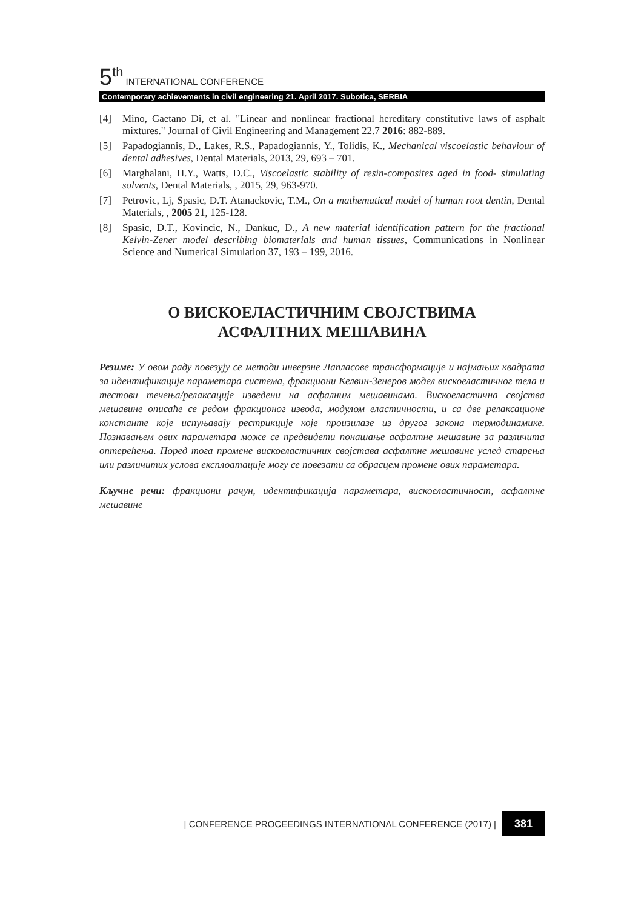5<sup>th</sup> INTERNATIONAL CONFERENCE
Contemporary achievements in civil engineering 21. April 2017. Subotica, SERBIA
[4] Mino, Gaetano Di, et al. "Linear and nonlinear fractional hereditary constitutive laws of asphalt mixtures." Journal of Civil Engineering and Management 22.7 2016: 882-889.
[5] Papadogiannis, D., Lakes, R.S., Papadogiannis, Y., Tolidis, K., Mechanical viscoelastic behaviour of dental adhesives, Dental Materials, 2013, 29, 693 – 701.
[6] Marghalani, H.Y., Watts, D.C., Viscoelastic stability of resin-composites aged in food- simulating solvents, Dental Materials, , 2015, 29, 963-970.
[7] Petrovic, Lj, Spasic, D.T. Atanackovic, T.M., On a mathematical model of human root dentin, Dental Materials, , 2005 21, 125-128.
[8] Spasic, D.T., Kovincic, N., Dankuc, D., A new material identification pattern for the fractional Kelvin-Zener model describing biomaterials and human tissues, Communications in Nonlinear Science and Numerical Simulation 37, 193 – 199, 2016.
О ВИСКОЕЛАСТИЧНИМ СВОЈСТВИМА
АСФАЛТНИХ МЕШАВИНА
Резиме: У овом раду повезују се методи инверзне Лапласове трансформације и најмањих квадрата за идентификације параметара система, фракциони Келвин-Зенеров модел вискоеластичног тела и тестови течења/релаксације изведени на асфалним мешавинама. Вискоеластична својства мешавине описаће се редом фракционог извода, модулом еластичности, и са две релаксационе константе које испуњавају рестрикције које произилазе из другог закона термодинамике. Познавањем ових параметара може се предвидети понашање асфалтне мешавине за различита оптерећења. Поред тога промене вискоеластичних својстава асфалтне мешавине услед старења или различитих услова експлоатације могу се повезати са обрасцем промене ових параметара.
Кључне речи: фракциони рачун, идентификација параметара, вискоеластичност, асфалтне мешавине
| CONFERENCE PROCEEDINGS INTERNATIONAL CONFERENCE (2017) | 381